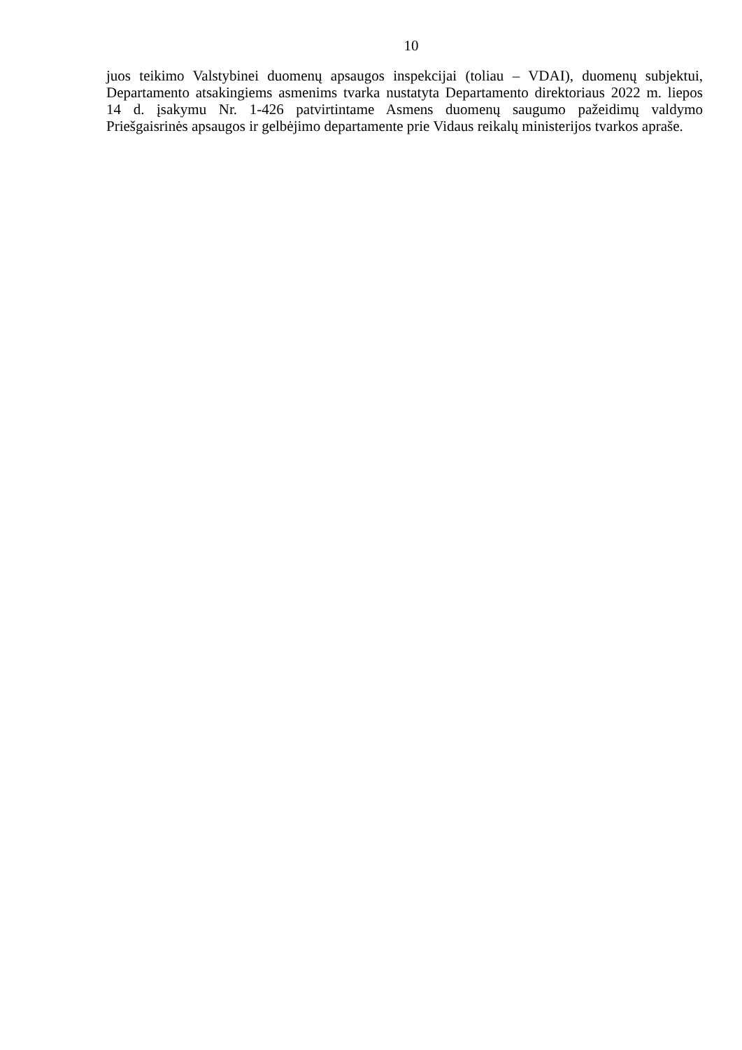10
juos teikimo Valstybinei duomenų apsaugos inspekcijai (toliau – VDAI), duomenų subjektui,
Departamento atsakingiems asmenims tvarka nustatyta Departamento direktoriaus 2022 m. liepos
14 d. įsakymu Nr. 1-426 patvirtintame Asmens duomenų saugumo pažeidimų valdymo
Priešgaisrinės apsaugos ir gelbėjimo departamente prie Vidaus reikalų ministerijos tvarkos apraše.